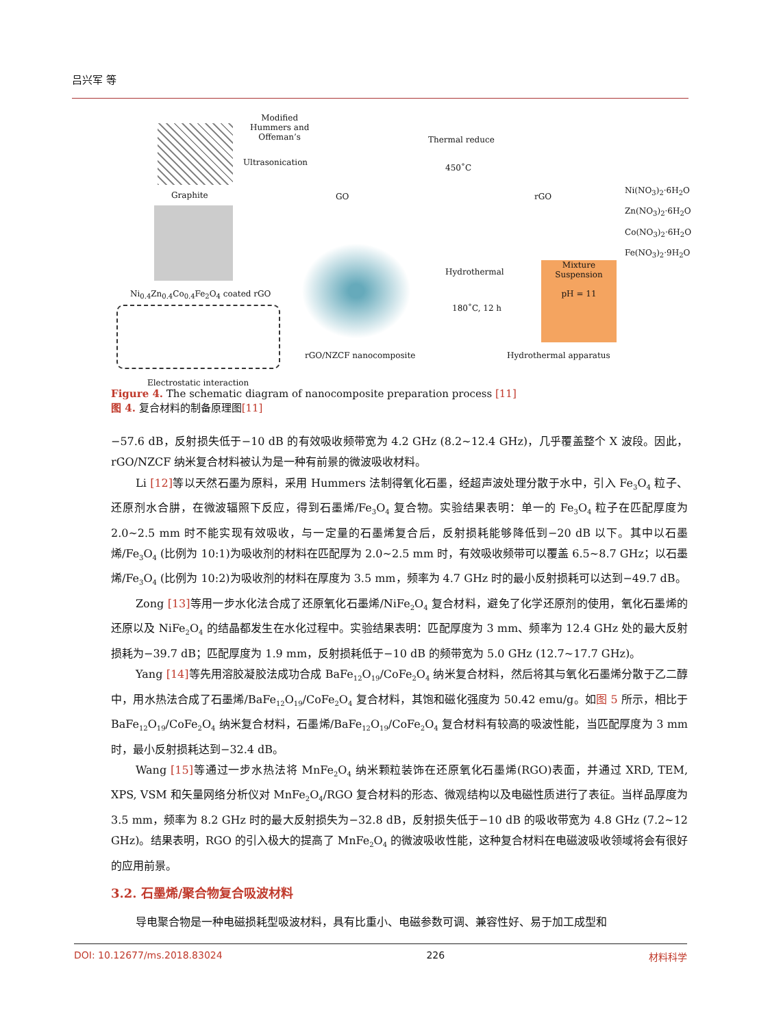吕兴军 等
Graphite
Modified
Hummers and
Offeman’s
Ultrasonication
GO
Thermal reduce
450˚C
rGO
Ni(NO<sub>3</sub>)<sub>2</sub>·6H<sub>2</sub>O
Zn(NO<sub>3</sub>)<sub>2</sub>·6H<sub>2</sub>O
Co(NO<sub>3</sub>)<sub>2</sub>·6H<sub>2</sub>O
Fe(NO<sub>3</sub>)<sub>2</sub>·9H<sub>2</sub>O
Ni<sub>0.4</sub>Zn<sub>0.4</sub>Co<sub>0.4</sub>Fe<sub>2</sub>O<sub>4</sub> coated rGO
Mixture Suspension
pH = 11
Hydrothermal
180˚C, 12 h
rGO/NZCF nanocomposite Hydrothermal apparatus
Electrostatic interaction
Figure 4. The schematic diagram of nanocomposite preparation process [11]
图 4. 复合材料的制备原理图[11]
−57.6 dB，反射损失低于−10 dB 的有效吸收频带宽为 4.2 GHz (8.2~12.4 GHz)，几乎覆盖整个 X 波段。因此，rGO/NZCF 纳米复合材料被认为是一种有前景的微波吸收材料。
Li [12] 等以天然石墨为原料，采用 Hummers 法制得氧化石墨，经超声波处理分散于水中，引入 Fe<sub>3</sub>O<sub>4</sub> 粒子、还原剂水合肼，在微波辐照下反应，得到石墨烯/Fe<sub>3</sub>O<sub>4</sub> 复合物。实验结果表明：单一的 Fe<sub>3</sub>O<sub>4</sub> 粒子在匹配厚度为 2.0~2.5 mm 时不能实现有效吸收，与一定量的石墨烯复合后，反射损耗能够降低到−20 dB 以下。其中以石墨烯/Fe<sub>3</sub>O<sub>4</sub> (比例为 10:1)为吸收剂的材料在匹配厚为 2.0~2.5 mm 时，有效吸收频带可以覆盖 6.5~8.7 GHz；以石墨烯/Fe<sub>3</sub>O<sub>4</sub> (比例为 10:2)为吸收剂的材料在厚度为 3.5 mm，频率为 4.7 GHz 时的最小反射损耗可以达到−49.7 dB。
Zong [13] 等用一步水化法合成了还原氧化石墨烯/NiFe<sub>2</sub>O<sub>4</sub> 复合材料，避免了化学还原剂的使用，氧化石墨烯的还原以及 NiFe<sub>2</sub>O<sub>4</sub> 的结晶都发生在水化过程中。实验结果表明：匹配厚度为 3 mm、频率为 12.4 GHz 处的最大反射损耗为−39.7 dB；匹配厚度为 1.9 mm，反射损耗低于−10 dB 的频带宽为 5.0 GHz (12.7~17.7 GHz)。
Yang [14] 等先用溶胶凝胶法成功合成 BaFe<sub>12</sub>O<sub>19</sub>/CoFe<sub>2</sub>O<sub>4</sub> 纳米复合材料，然后将其与氧化石墨烯分散于乙二醇中，用水热法合成了石墨烯/BaFe<sub>12</sub>O<sub>19</sub>/CoFe<sub>2</sub>O<sub>4</sub> 复合材料，其饱和磁化强度为 50.42 emu/g。如图 5 所示，相比于 BaFe<sub>12</sub>O<sub>19</sub>/CoFe<sub>2</sub>O<sub>4</sub> 纳米复合材料，石墨烯/BaFe<sub>12</sub>O<sub>19</sub>/CoFe<sub>2</sub>O<sub>4</sub> 复合材料有较高的吸波性能，当匹配厚度为 3 mm 时，最小反射损耗达到−32.4 dB。
Wang [15] 等通过一步水热法将 MnFe<sub>2</sub>O<sub>4</sub> 纳米颗粒装饰在还原氧化石墨烯(RGO)表面，并通过 XRD, TEM, XPS, VSM 和矢量网络分析仪对 MnFe<sub>2</sub>O<sub>4</sub>/RGO 复合材料的形态、微观结构以及电磁性质进行了表征。当样品厚度为 3.5 mm，频率为 8.2 GHz 时的最大反射损失为−32.8 dB，反射损失低于−10 dB 的吸收带宽为 4.8 GHz (7.2~12 GHz)。结果表明，RGO 的引入极大的提高了 MnFe<sub>2</sub>O<sub>4</sub> 的微波吸收性能，这种复合材料在电磁波吸收领域将会有很好的应用前景。
3.2. 石墨烯/聚合物复合吸波材料
导电聚合物是一种电磁损耗型吸波材料，具有比重小、电磁参数可调、兼容性好、易于加工成型和
DOI: 10.12677/ms.2018.83024 226 材料科学